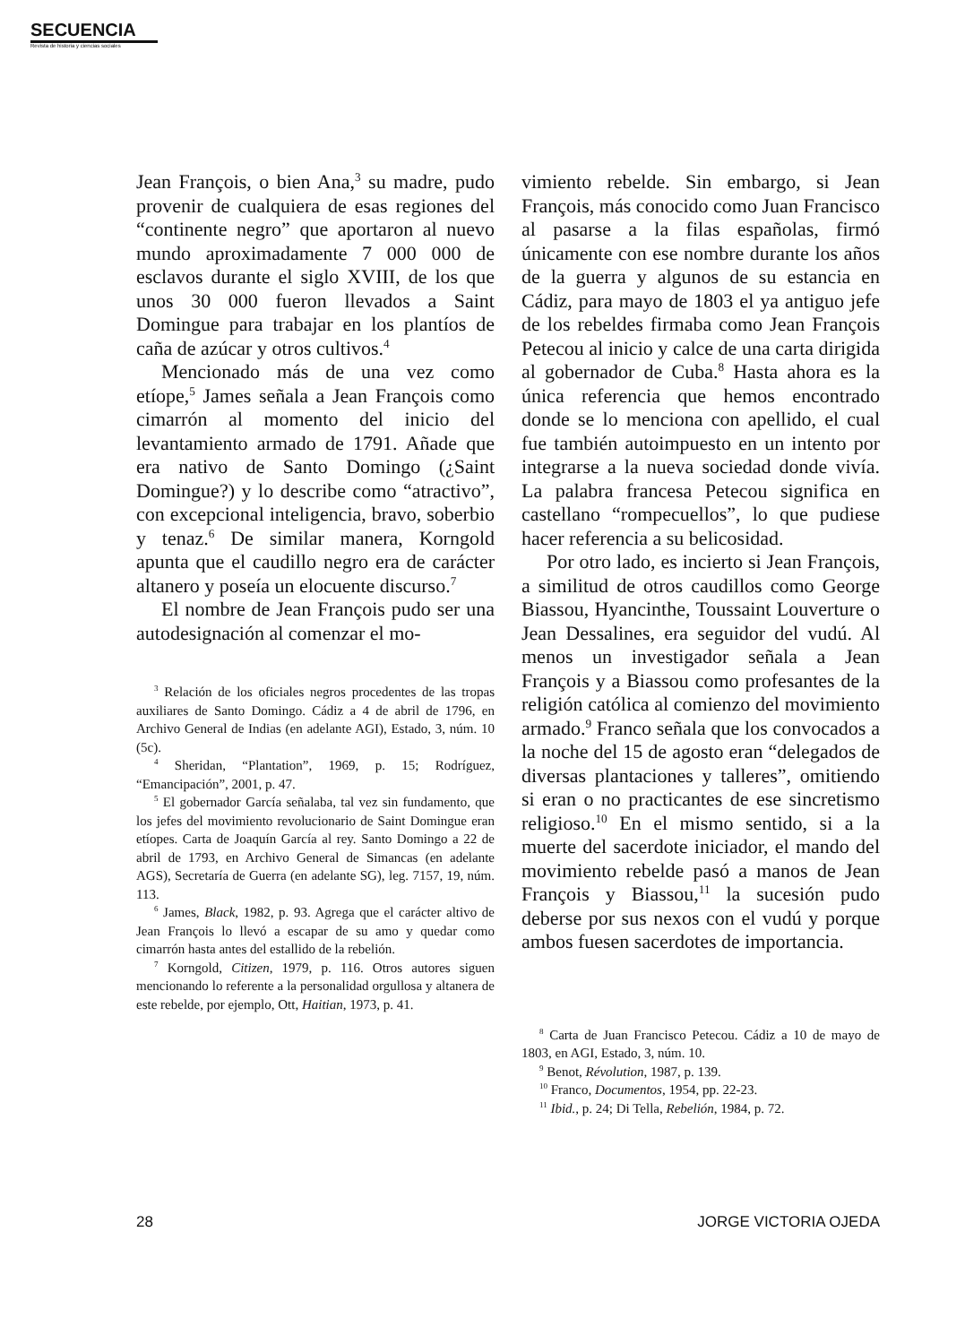SECUENCIA
Revista de historia y ciencias sociales
Jean François, o bien Ana,<sup>3</sup> su madre, pudo provenir de cualquiera de esas regiones del “continente negro” que aportaron al nuevo mundo aproximadamente 7 000 000 de esclavos durante el siglo XVIII, de los que unos 30 000 fueron llevados a Saint Domingue para trabajar en los plantíos de caña de azúcar y otros cultivos.<sup>4</sup>
Mencionado más de una vez como etíope,<sup>5</sup> James señala a Jean François como cimarrón al momento del inicio del levantamiento armado de 1791. Añade que era nativo de Santo Domingo (¿Saint Domingue?) y lo describe como “atractivo”, con excepcional inteligencia, bravo, soberbio y tenaz.<sup>6</sup> De similar manera, Korngold apunta que el caudillo negro era de carácter altanero y poseía un elocuente discurso.<sup>7</sup>
El nombre de Jean François pudo ser una autodesignación al comenzar el mo-
<sup>3</sup> Relación de los oficiales negros procedentes de las tropas auxiliares de Santo Domingo. Cádiz a 4 de abril de 1796, en Archivo General de Indias (en adelante AGI), Estado, 3, núm. 10 (5c).
<sup>4</sup> Sheridan, “Plantation”, 1969, p. 15; Rodríguez, “Emancipación”, 2001, p. 47.
<sup>5</sup> El gobernador García señalaba, tal vez sin fundamento, que los jefes del movimiento revolucionario de Saint Domingue eran etíopes. Carta de Joaquín García al rey. Santo Domingo a 22 de abril de 1793, en Archivo General de Simancas (en adelante AGS), Secretaría de Guerra (en adelante SG), leg. 7157, 19, núm. 113.
<sup>6</sup> James, Black, 1982, p. 93. Agrega que el carácter altivo de Jean François lo llevó a escapar de su amo y quedar como cimarrón hasta antes del estallido de la rebelión.
<sup>7</sup> Korngold, Citizen, 1979, p. 116. Otros autores siguen mencionando lo referente a la personalidad orgullosa y altanera de este rebelde, por ejemplo, Ott, Haitian, 1973, p. 41.
vimiento rebelde. Sin embargo, si Jean François, más conocido como Juan Francisco al pasarse a la filas españolas, firmó únicamente con ese nombre durante los años de la guerra y algunos de su estancia en Cádiz, para mayo de 1803 el ya antiguo jefe de los rebeldes firmaba como Jean François Petecou al inicio y calce de una carta dirigida al gobernador de Cuba.<sup>8</sup> Hasta ahora es la única referencia que hemos encontrado donde se lo menciona con apellido, el cual fue también autoimpuesto en un intento por integrarse a la nueva sociedad donde vivía. La palabra francesa Petecou significa en castellano “rompecuellos”, lo que pudiese hacer referencia a su belicosidad.
Por otro lado, es incierto si Jean François, a similitud de otros caudillos como George Biassou, Hyancinthe, Toussaint Louverture o Jean Dessalines, era seguidor del vudú. Al menos un investigador señala a Jean François y a Biassou como profesantes de la religión católica al comienzo del movimiento armado.<sup>9</sup> Franco señala que los convocados a la noche del 15 de agosto eran “delegados de diversas plantaciones y talleres”, omitiendo si eran o no practicantes de ese sincretismo religioso.<sup>10</sup> En el mismo sentido, si a la muerte del sacerdote iniciador, el mando del movimiento rebelde pasó a manos de Jean François y Biassou,<sup>11</sup> la sucesión pudo deberse por sus nexos con el vudú y porque ambos fuesen sacerdotes de importancia.
<sup>8</sup> Carta de Juan Francisco Petecou. Cádiz a 10 de mayo de 1803, en AGI, Estado, 3, núm. 10.
<sup>9</sup> Benot, Révolution, 1987, p. 139.
<sup>10</sup> Franco, Documentos, 1954, pp. 22-23.
<sup>11</sup> Ibid., p. 24; Di Tella, Rebelión, 1984, p. 72.
28 JORGE VICTORIA OJEDA